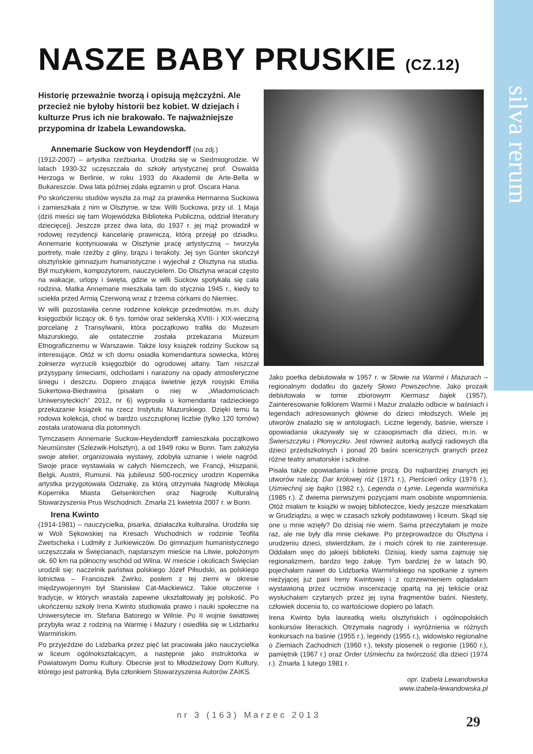silva rerum
NASZE BABY PRUSKIE (CZ.12)
Historię przeważnie tworzą i opisują mężczyźni. Ale przecież nie byłoby historii bez kobiet. W dziejach i kulturze Prus ich nie brakowało. Te najważniejsze przypomina dr Izabela Lewandowska.
Annemarie Suckow von Heydendorff (na zdj.)
(1912-2007) – artystka rzeźbiarka. Urodziła się w Siedmiogrodzie. W latach 1930-32 uczęszczała do szkoły artystycznej prof. Oswalda Herzoga w Berlinie, w roku 1933 do Akademii de Arte-Bella w Bukareszcie. Dwa lata później zdała egzamin u prof. Oscara Hana.
Po skończeniu studiów wyszła za mąż za prawnika Hermanna Suckowa i zamieszkała z nim w Olsztynie, w tzw. Willi Suckowa, przy ul. 1 Maja (dziś mieści się tam Wojewódzka Biblioteka Publiczna, oddział literatury dziecięcej). Jeszcze przez dwa lata, do 1937 r. jej mąż prowadził w rodowej rezydencji kancelarię prawniczą, którą przejął po dziadku. Annemarie kontynuowała w Olsztynie pracę artystyczną – tworzyła portrety, małe rzeźby z gliny, brązu i terakoty. Jej syn Günter skończył olsztyńskie gimnazjum humanistyczne i wyjechał z Olsztyna na studia. Był muzykiem, kompozytorem, nauczycielem. Do Olsztyna wracał często na wakacje, urlopy i święta, gdzie w willi Suckow spotykała się cała rodzina. Matka Annemarie mieszkała tam do stycznia 1945 r., kiedy to uciekła przed Armią Czerwoną wraz z trzema córkami do Niemiec.
W willi pozostawiła cenne rodzinne kolekcje przedmiotów, m.in. duży księgozbiór liczący ok. 6 tys. tomów oraz seklerską XVIII- i XIX-wieczną porcelanę z Transylwanii, która początkowo trafiła do Muzeum Mazurskiego, ale ostatecznie została przekazana Muzeum Etnograficznemu w Warszawie. Także losy książek rodziny Suckow są interesujące. Otóż w ich domu osiadła komendantura sowiecka, której żołnierze wyrzucili księgozbiór do ogrodowej altany. Tam niszczał przysypany śmieciami, odchodami i narażony na opady atmosferyczne śniegu i deszczu. Dopiero znająca świetnie język rosyjski Emilia Sukertowa-Biedrawina (pisałam o niej w „Wiadomościach Uniwersyteckich” 2012, nr 6) wyprosiła u komendanta radzieckiego przekazanie książek na rzecz Instytutu Mazurskiego. Dzięki temu ta rodowa kolekcja, choć w bardzo uszczuplonej liczbie (tylko 120 tomów) została uratowana dla potomnych.
Tymczasem Annemarie Suckow-Heydendorff zamieszkała początkowo Neumünster (Szlezwik-Holsztyn), a od 1949 roku w Bonn. Tam założyła swoje atelier, organizowała wystawy, zdobyła uznanie i wiele nagród. Swoje prace wystawiała w całych Niemczech, we Francji, Hiszpanii, Belgii, Austrii, Rumunii. Na jubileusz 500-rocznicy urodzin Kopernika artystka przygotowała Odznakę, za którą otrzymała Nagrodę Mikołaja Kopernika Miasta Gelsenkirchen oraz Nagrodę Kulturalną Stowarzyszenia Prus Wschodnich. Zmarła 21 kwietnia 2007 r. w Bonn.
Irena Kwinto
(1914-1981) – nauczycielka, pisarka, działaczka kulturalna. Urodziła się w Woli Sękowskiej na Kresach Wschodnich w rodzinie Teofila Zwetscheka i Ludmiły z Jurkiewiczów. Do gimnazjum humanistycznego uczęszczała w Święcianach, najstarszym mieście na Litwie, położonym ok. 60 km na północny wschód od Wilna. W mieście i okolicach Święcian urodzili się: naczelnik państwa polskiego Józef Piłsudski, as polskiego lotnictwa – Franciszek Żwirko, posłem z tej ziemi w okresie międzywojennym był Stanisław Cat-Mackiewicz. Takie otoczenie i tradycje, w których wrastała zapewne ukształtowały jej polskość. Po ukończeniu szkoły Irena Kwinto studiowała prawo i nauki społeczne na Uniwersytecie im. Stefana Batorego w Wilnie. Po II wojnie światowej przybyła wraz z rodziną na Warmię i Mazury i osiedliła się w Lidzbarku Warmińskim.
Po przyjeździe do Lidzbarka przez pięć lat pracowała jako nauczycielka w liceum ogólnokształcącym, a następnie jako instruktorka w Powiatowym Domu Kultury. Obecnie jest to Młodzieżowy Dom Kultury, którego jest patronką. Była członkiem Stowarzyszenia Autorów ZAIKS.
Jako poetka debiutowała w 1957 r. w Słowie na Warmii i Mazurach – regionalnym dodatku do gazety Słowo Powszechne. Jako prozaik debiutowała w tomie zbiorowym Kiermasz bajek (1957). Zainteresowanie folklorem Warmii i Mazur znalazło odbicie w baśniach i legendach adresowanych głównie do dzieci młodszych. Wiele jej utworów znalazło się w antologiach. Liczne legendy, baśnie, wiersze i opowiadania ukazywały się w czasopismach dla dzieci, m.in. w Świerszczyku i Płomyczku. Jest również autorką audycji radiowych dla dzieci przedszkolnych i ponad 20 baśni scenicznych granych przez różne teatry amatorskie i szkolne.
Pisała także opowiadania i baśnie prozą. Do najbardziej znanych jej utworów należą: Dar królowej róż (1971 r.), Pierścień orlicy (1976 r.), Uśmiechnij się bajko (1982 r.), Legenda o Łynie. Legenda warmińska (1985 r.). Z dwiema pierwszymi pozycjami mam osobiste wspomnienia. Otóż miałam te książki w swojej biblioteczce, kiedy jeszcze mieszkałam w Grudziądzu, a więc w czasach szkoły podstawowej i liceum. Skąd się one u mnie wzięły? Do dzisiaj nie wiem. Sama przeczytałam je może raz, ale nie były dla mnie ciekawe. Po przeprowadzce do Olsztyna i urodzeniu dzieci, stwierdziłam, że i moich córek to nie zainteresuje. Oddałam więc do jakiejś biblioteki. Dzisiaj, kiedy sama zajmuję się regionalizmem, bardzo tego żałuję. Tym bardziej że w latach 90. pojechałam nawet do Lidzbarka Warmińskiego na spotkanie z synem nieżyjącej już pani Ireny Kwintowej i z rozrzewnieniem oglądałam wystawioną przez uczniów inscenizację opartą na jej tekście oraz wysłuchałam czytanych przez jej syna fragmentów baśni. Niestety, człowiek docenia to, co wartościowe dopiero po latach.
Irena Kwinto była laureatką wielu olsztyńskich i ogólnopolskich konkursów literackich. Otrzymała nagrody i wyróżnienia w różnych konkursach na baśnie (1955 r.), legendy (1955 r.), widowisko regionalne o Ziemiach Zachodnich (1960 r.), teksty piosenek o regionie (1960 r.), pamiętnik (1967 r.) oraz Order Uśmiechu za twórczość dla dzieci (1974 r.). Zmarła 1 lutego 1981 r.
opr. Izabela Lewandowska
www.izabela-lewandowska.pl
nr 3 (163) Marzec 2013 29